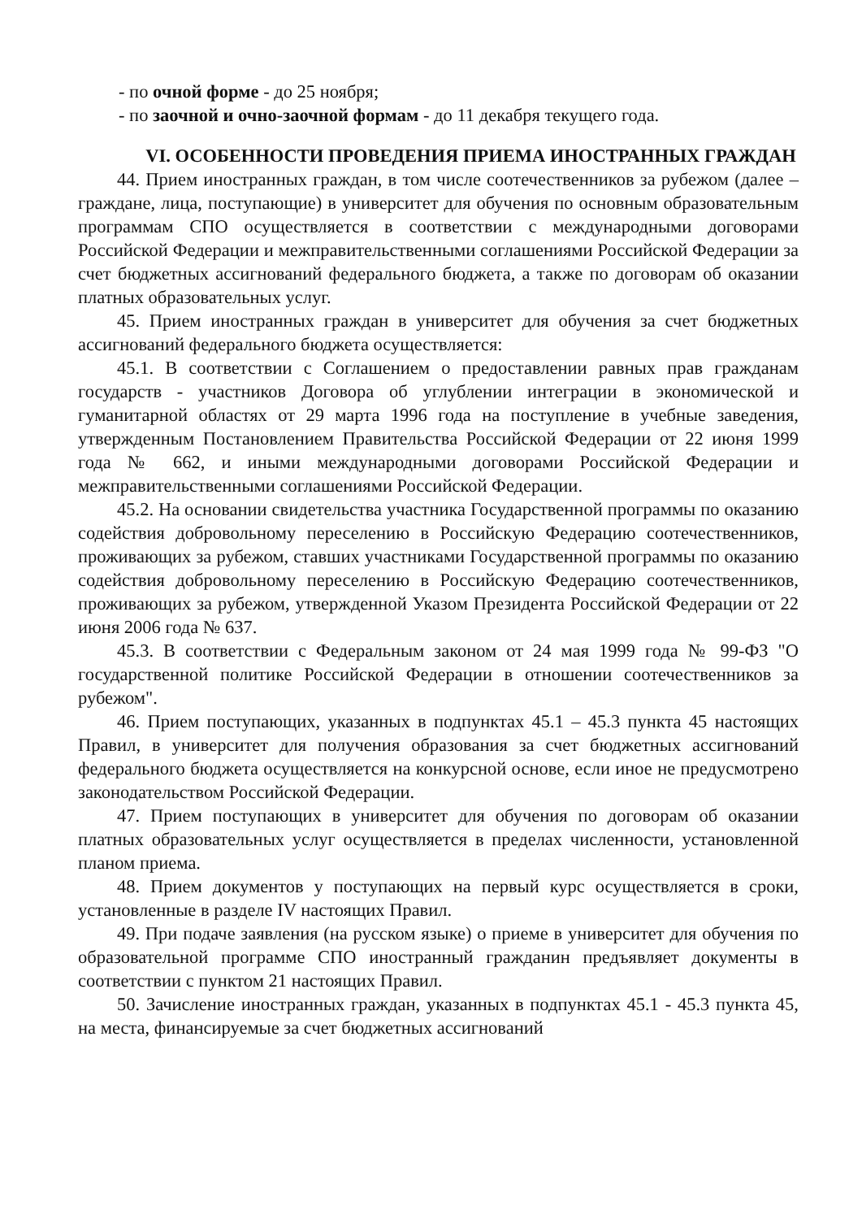- по очной форме - до 25 ноября;
- по заочной и очно-заочной формам - до 11 декабря текущего года.
VI. ОСОБЕННОСТИ ПРОВЕДЕНИЯ ПРИЕМА ИНОСТРАННЫХ ГРАЖДАН
44. Прием иностранных граждан, в том числе соотечественников за рубежом (далее – граждане, лица, поступающие) в университет для обучения по основным образовательным программам СПО осуществляется в соответствии с международными договорами Российской Федерации и межправительственными соглашениями Российской Федерации за счет бюджетных ассигнований федерального бюджета, а также по договорам об оказании платных образовательных услуг.
45. Прием иностранных граждан в университет для обучения за счет бюджетных ассигнований федерального бюджета осуществляется:
45.1. В соответствии с Соглашением о предоставлении равных прав гражданам государств - участников Договора об углублении интеграции в экономической и гуманитарной областях от 29 марта 1996 года на поступление в учебные заведения, утвержденным Постановлением Правительства Российской Федерации от 22 июня 1999 года № 662, и иными международными договорами Российской Федерации и межправительственными соглашениями Российской Федерации.
45.2. На основании свидетельства участника Государственной программы по оказанию содействия добровольному переселению в Российскую Федерацию соотечественников, проживающих за рубежом, ставших участниками Государственной программы по оказанию содействия добровольному переселению в Российскую Федерацию соотечественников, проживающих за рубежом, утвержденной Указом Президента Российской Федерации от 22 июня 2006 года № 637.
45.3. В соответствии с Федеральным законом от 24 мая 1999 года № 99-ФЗ "О государственной политике Российской Федерации в отношении соотечественников за рубежом".
46. Прием поступающих, указанных в подпунктах 45.1 – 45.3 пункта 45 настоящих Правил, в университет для получения образования за счет бюджетных ассигнований федерального бюджета осуществляется на конкурсной основе, если иное не предусмотрено законодательством Российской Федерации.
47. Прием поступающих в университет для обучения по договорам об оказании платных образовательных услуг осуществляется в пределах численности, установленной планом приема.
48. Прием документов у поступающих на первый курс осуществляется в сроки, установленные в разделе IV настоящих Правил.
49. При подаче заявления (на русском языке) о приеме в университет для обучения по образовательной программе СПО иностранный гражданин предъявляет документы в соответствии с пунктом 21 настоящих Правил.
50. Зачисление иностранных граждан, указанных в подпунктах 45.1 - 45.3 пункта 45, на места, финансируемые за счет бюджетных ассигнований